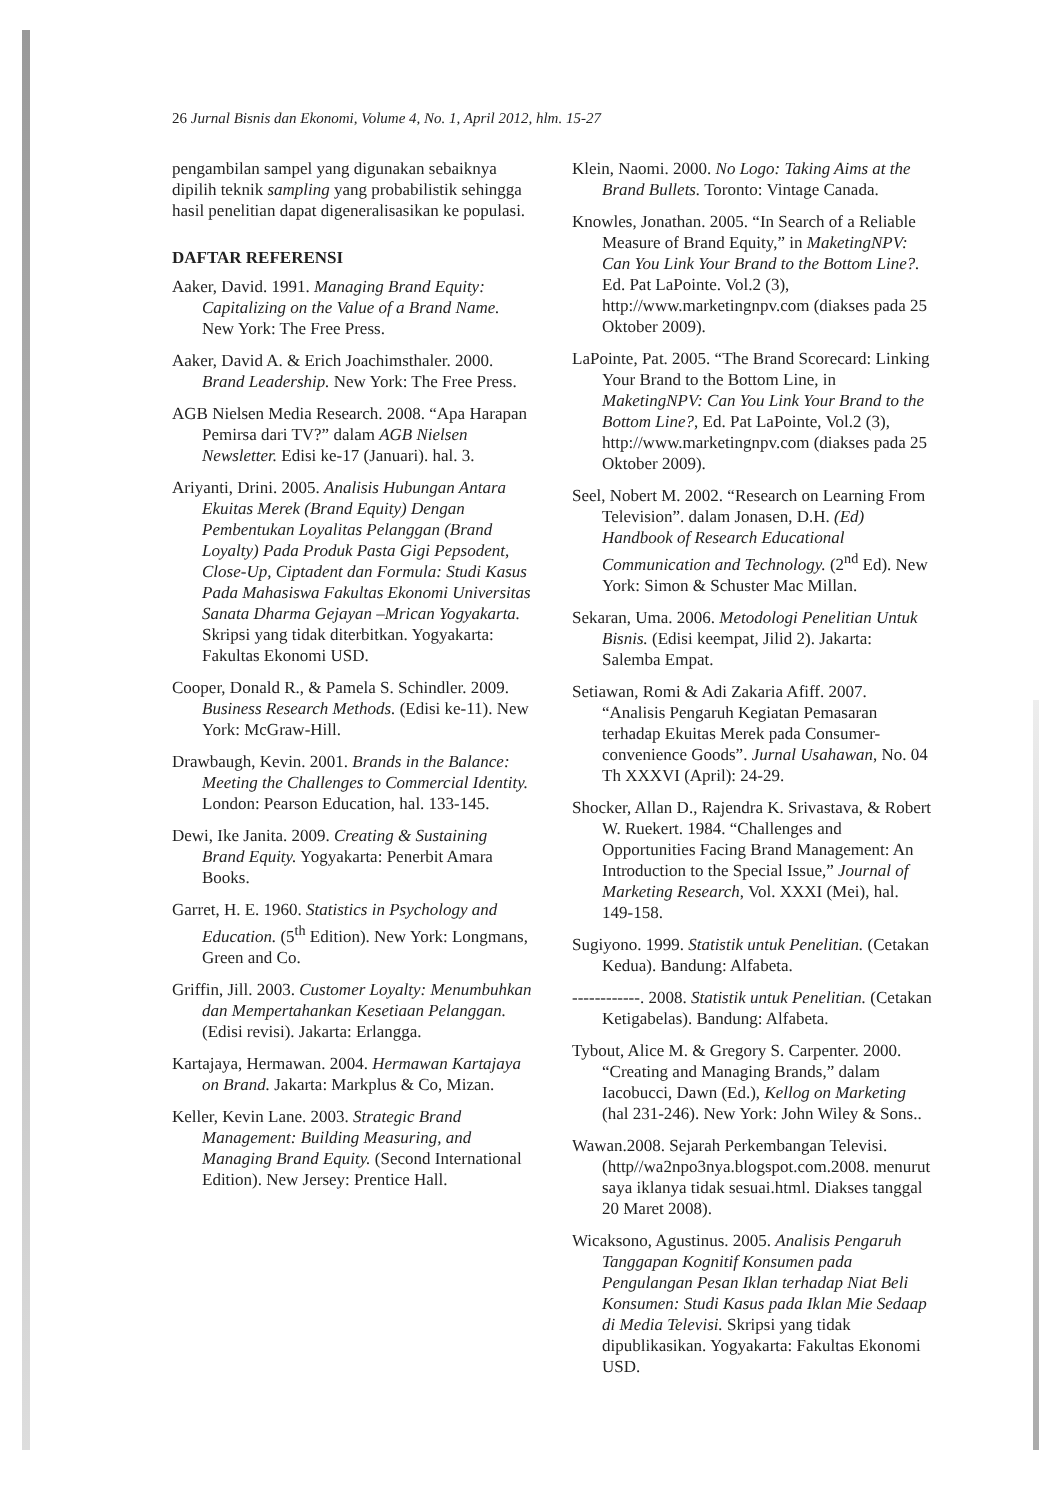26 Jurnal Bisnis dan Ekonomi, Volume 4, No. 1, April 2012, hlm. 15-27
pengambilan sampel yang digunakan sebaiknya dipilih teknik sampling yang probabilistik sehingga hasil penelitian dapat digeneralisasikan ke populasi.
DAFTAR REFERENSI
Aaker, David. 1991. Managing Brand Equity: Capitalizing on the Value of a Brand Name. New York: The Free Press.
Aaker, David A. & Erich Joachimsthaler. 2000. Brand Leadership. New York: The Free Press.
AGB Nielsen Media Research. 2008. “Apa Harapan Pemirsa dari TV?” dalam AGB Nielsen Newsletter. Edisi ke-17 (Januari). hal. 3.
Ariyanti, Drini. 2005. Analisis Hubungan Antara Ekuitas Merek (Brand Equity) Dengan Pembentukan Loyalitas Pelanggan (Brand Loyalty) Pada Produk Pasta Gigi Pepsodent, Close-Up, Ciptadent dan Formula: Studi Kasus Pada Mahasiswa Fakultas Ekonomi Universitas Sanata Dharma Gejayan –Mrican Yogyakarta. Skripsi yang tidak diterbitkan. Yogyakarta: Fakultas Ekonomi USD.
Cooper, Donald R., & Pamela S. Schindler. 2009. Business Research Methods. (Edisi ke-11). New York: McGraw-Hill.
Drawbaugh, Kevin. 2001. Brands in the Balance: Meeting the Challenges to Commercial Identity. London: Pearson Education, hal. 133-145.
Dewi, Ike Janita. 2009. Creating & Sustaining Brand Equity. Yogyakarta: Penerbit Amara Books.
Garret, H. E. 1960. Statistics in Psychology and Education. (5<sup>th</sup> Edition). New York: Longmans, Green and Co.
Griffin, Jill. 2003. Customer Loyalty: Menumbuhkan dan Mempertahankan Kesetiaan Pelanggan. (Edisi revisi). Jakarta: Erlangga.
Kartajaya, Hermawan. 2004. Hermawan Kartajaya on Brand. Jakarta: Markplus & Co, Mizan.
Keller, Kevin Lane. 2003. Strategic Brand Management: Building Measuring, and Managing Brand Equity. (Second International Edition). New Jersey: Prentice Hall.
Klein, Naomi. 2000. No Logo: Taking Aims at the Brand Bullets. Toronto: Vintage Canada.
Knowles, Jonathan. 2005. “In Search of a Reliable Measure of Brand Equity,” in MaketingNPV: Can You Link Your Brand to the Bottom Line?. Ed. Pat LaPointe. Vol.2 (3), http://www.marketingnpv.com (diakses pada 25 Oktober 2009).
LaPointe, Pat. 2005. “The Brand Scorecard: Linking Your Brand to the Bottom Line, in MaketingNPV: Can You Link Your Brand to the Bottom Line?, Ed. Pat LaPointe, Vol.2 (3), http://www.marketingnpv.com (diakses pada 25 Oktober 2009).
Seel, Nobert M. 2002. “Research on Learning From Television”. dalam Jonasen, D.H. (Ed) Handbook of Research Educational Communication and Technology. (2<sup>nd</sup> Ed). New York: Simon & Schuster Mac Millan.
Sekaran, Uma. 2006. Metodologi Penelitian Untuk Bisnis. (Edisi keempat, Jilid 2). Jakarta: Salemba Empat.
Setiawan, Romi & Adi Zakaria Afiff. 2007. “Analisis Pengaruh Kegiatan Pemasaran terhadap Ekuitas Merek pada Consumer-convenience Goods”. Jurnal Usahawan, No. 04 Th XXXVI (April): 24-29.
Shocker, Allan D., Rajendra K. Srivastava, & Robert W. Ruekert. 1984. “Challenges and Opportunities Facing Brand Management: An Introduction to the Special Issue,” Journal of Marketing Research, Vol. XXXI (Mei), hal. 149-158.
Sugiyono. 1999. Statistik untuk Penelitian. (Cetakan Kedua). Bandung: Alfabeta.
------------. 2008. Statistik untuk Penelitian. (Cetakan Ketigabelas). Bandung: Alfabeta.
Tybout, Alice M. & Gregory S. Carpenter. 2000. “Creating and Managing Brands,” dalam Iacobucci, Dawn (Ed.), Kellog on Marketing (hal 231-246). New York: John Wiley & Sons..
Wawan.2008. Sejarah Perkembangan Televisi. (http//wa2npo3nya.blogspot.com.2008. menurut saya iklanya tidak sesuai.html. Diakses tanggal 20 Maret 2008).
Wicaksono, Agustinus. 2005. Analisis Pengaruh Tanggapan Kognitif Konsumen pada Pengulangan Pesan Iklan terhadap Niat Beli Konsumen: Studi Kasus pada Iklan Mie Sedaap di Media Televisi. Skripsi yang tidak dipublikasikan. Yogyakarta: Fakultas Ekonomi USD.